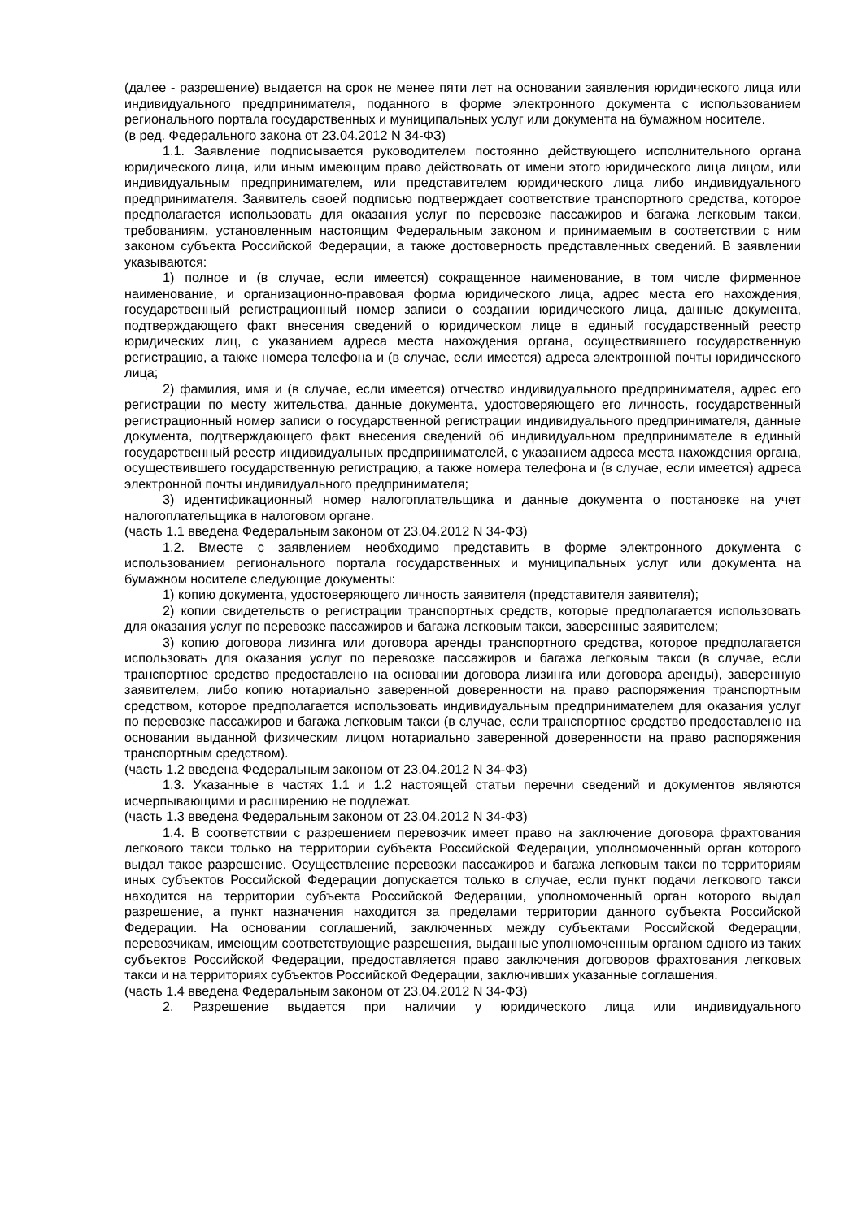(далее - разрешение) выдается на срок не менее пяти лет на основании заявления юридического лица или индивидуального предпринимателя, поданного в форме электронного документа с использованием регионального портала государственных и муниципальных услуг или документа на бумажном носителе.
(в ред. Федерального закона от 23.04.2012 N 34-ФЗ)
1.1. Заявление подписывается руководителем постоянно действующего исполнительного органа юридического лица, или иным имеющим право действовать от имени этого юридического лица лицом, или индивидуальным предпринимателем, или представителем юридического лица либо индивидуального предпринимателя. Заявитель своей подписью подтверждает соответствие транспортного средства, которое предполагается использовать для оказания услуг по перевозке пассажиров и багажа легковым такси, требованиям, установленным настоящим Федеральным законом и принимаемым в соответствии с ним законом субъекта Российской Федерации, а также достоверность представленных сведений. В заявлении указываются:
1) полное и (в случае, если имеется) сокращенное наименование, в том числе фирменное наименование, и организационно-правовая форма юридического лица, адрес места его нахождения, государственный регистрационный номер записи о создании юридического лица, данные документа, подтверждающего факт внесения сведений о юридическом лице в единый государственный реестр юридических лиц, с указанием адреса места нахождения органа, осуществившего государственную регистрацию, а также номера телефона и (в случае, если имеется) адреса электронной почты юридического лица;
2) фамилия, имя и (в случае, если имеется) отчество индивидуального предпринимателя, адрес его регистрации по месту жительства, данные документа, удостоверяющего его личность, государственный регистрационный номер записи о государственной регистрации индивидуального предпринимателя, данные документа, подтверждающего факт внесения сведений об индивидуальном предпринимателе в единый государственный реестр индивидуальных предпринимателей, с указанием адреса места нахождения органа, осуществившего государственную регистрацию, а также номера телефона и (в случае, если имеется) адреса электронной почты индивидуального предпринимателя;
3) идентификационный номер налогоплательщика и данные документа о постановке на учет налогоплательщика в налоговом органе.
(часть 1.1 введена Федеральным законом от 23.04.2012 N 34-ФЗ)
1.2. Вместе с заявлением необходимо представить в форме электронного документа с использованием регионального портала государственных и муниципальных услуг или документа на бумажном носителе следующие документы:
1) копию документа, удостоверяющего личность заявителя (представителя заявителя);
2) копии свидетельств о регистрации транспортных средств, которые предполагается использовать для оказания услуг по перевозке пассажиров и багажа легковым такси, заверенные заявителем;
3) копию договора лизинга или договора аренды транспортного средства, которое предполагается использовать для оказания услуг по перевозке пассажиров и багажа легковым такси (в случае, если транспортное средство предоставлено на основании договора лизинга или договора аренды), заверенную заявителем, либо копию нотариально заверенной доверенности на право распоряжения транспортным средством, которое предполагается использовать индивидуальным предпринимателем для оказания услуг по перевозке пассажиров и багажа легковым такси (в случае, если транспортное средство предоставлено на основании выданной физическим лицом нотариально заверенной доверенности на право распоряжения транспортным средством).
(часть 1.2 введена Федеральным законом от 23.04.2012 N 34-ФЗ)
1.3. Указанные в частях 1.1 и 1.2 настоящей статьи перечни сведений и документов являются исчерпывающими и расширению не подлежат.
(часть 1.3 введена Федеральным законом от 23.04.2012 N 34-ФЗ)
1.4. В соответствии с разрешением перевозчик имеет право на заключение договора фрахтования легкового такси только на территории субъекта Российской Федерации, уполномоченный орган которого выдал такое разрешение. Осуществление перевозки пассажиров и багажа легковым такси по территориям иных субъектов Российской Федерации допускается только в случае, если пункт подачи легкового такси находится на территории субъекта Российской Федерации, уполномоченный орган которого выдал разрешение, а пункт назначения находится за пределами территории данного субъекта Российской Федерации. На основании соглашений, заключенных между субъектами Российской Федерации, перевозчикам, имеющим соответствующие разрешения, выданные уполномоченным органом одного из таких субъектов Российской Федерации, предоставляется право заключения договоров фрахтования легковых такси и на территориях субъектов Российской Федерации, заключивших указанные соглашения.
(часть 1.4 введена Федеральным законом от 23.04.2012 N 34-ФЗ)
2. Разрешение выдается при наличии у юридического лица или индивидуального